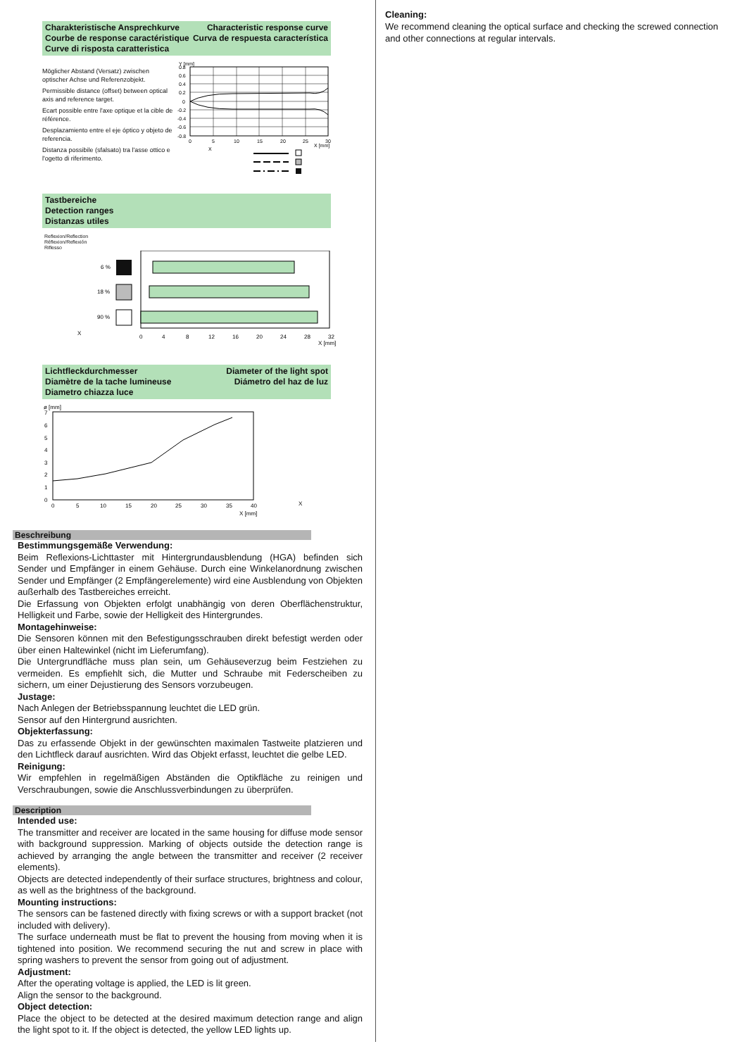Characteristic response curve
Curva de respuesta característica Charakteristische Ansprechkurve
Courbe de response caractéristique
Curve di risposta caratteristica
Möglicher Abstand (Versatz) zwischen optischer Achse und Referenzobjekt.
Permissible distance (offset) between optical axis and reference target.
Ecart possible entre l'axe optique et la cible de référence.
Desplazamiento entre el eje óptico y objeto de referencia.
Distanza possibile (sfalsato) tra l'asse ottico e l'ogetto di riferimento.
Y [mm]
0.8
0.6
0.4
0.2
0
-0.2
-0.4
-0.6
-0.8
0
5
10
15
20
25
30
X [mm]
X
Tastbereiche
Detection ranges
Distanzas utiles
Reflexion/Reflection
Réflexion/Reflexión
Riflesso
6 %
18 %
90 %
0
4
8
12
16
20
24
28
32
X [mm]
X
Diameter of the light spot
Diámetro del haz de luz Lichtfleckdurchmesser
Diamètre de la tache lumineuse
Diametro chiazza luce
ø [mm]
7
6
5
4
3
2
1
0
0
5
10
15
20
25
30
35
40
X [mm]
X
Beschreibung
Bestimmungsgemäße Verwendung:
Beim Reflexions-Lichttaster mit Hintergrundausblendung (HGA) befinden sich Sender und Empfänger in einem Gehäuse. Durch eine Winkelanordnung zwischen Sender und Empfänger (2 Empfängerelemente) wird eine Ausblendung von Objekten außerhalb des Tastbereiches erreicht.
Die Erfassung von Objekten erfolgt unabhängig von deren Oberflächenstruktur, Helligkeit und Farbe, sowie der Helligkeit des Hintergrundes.
Montagehinweise:
Die Sensoren können mit den Befestigungsschrauben direkt befestigt werden oder über einen Haltewinkel (nicht im Lieferumfang).
Die Untergrundfläche muss plan sein, um Gehäuseverzug beim Festziehen zu vermeiden. Es empfiehlt sich, die Mutter und Schraube mit Federscheiben zu sichern, um einer Dejustierung des Sensors vorzubeugen.
Justage:
Nach Anlegen der Betriebsspannung leuchtet die LED grün.
Sensor auf den Hintergrund ausrichten.
Objekterfassung:
Das zu erfassende Objekt in der gewünschten maximalen Tastweite platzieren und den Lichtfleck darauf ausrichten. Wird das Objekt erfasst, leuchtet die gelbe LED.
Reinigung:
Wir empfehlen in regelmäßigen Abständen die Optikfläche zu reinigen und Verschraubungen, sowie die Anschlussverbindungen zu überprüfen.
Description
Intended use:
The transmitter and receiver are located in the same housing for diffuse mode sensor with background suppression. Marking of objects outside the detection range is achieved by arranging the angle between the transmitter and receiver (2 receiver elements).
Objects are detected independently of their surface structures, brightness and colour, as well as the brightness of the background.
Mounting instructions:
The sensors can be fastened directly with fixing screws or with a support bracket (not included with delivery).
The surface underneath must be flat to prevent the housing from moving when it is tightened into position. We recommend securing the nut and screw in place with spring washers to prevent the sensor from going out of adjustment.
Adjustment:
After the operating voltage is applied, the LED is lit green.
Align the sensor to the background.
Object detection:
Place the object to be detected at the desired maximum detection range and align the light spot to it. If the object is detected, the yellow LED lights up.
Cleaning:
We recommend cleaning the optical surface and checking the screwed connection and other connections at regular intervals.